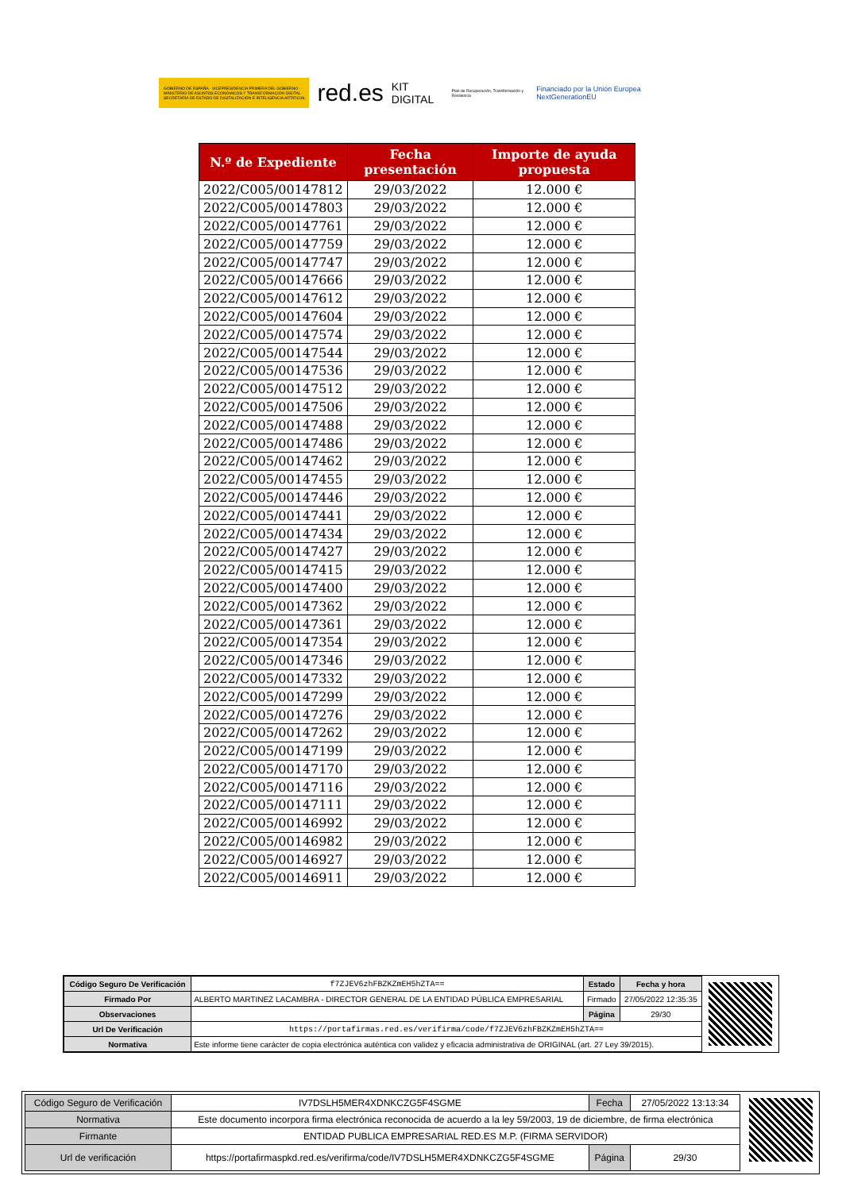GOBIERNO DE ESPAÑA · VICEPRESIDENCIA PRIMERA DEL GOBIERNO · MINISTERIO DE ASUNTOS ECONÓMICOS Y TRANSFORMACIÓN DIGITAL · SECRETARÍA DE ESTADO DE DIGITALIZACIÓN E INTELIGENCIA ARTIFICIAL
red.es KIT DIGITAL Plan de Recuperación, Transformación y Resiliencia Financiado por la Unión Europea NextGenerationEU
| N.º de Expediente | Fecha presentación | Importe de ayuda propuesta |
| --- | --- | --- |
| 2022/C005/00147812 | 29/03/2022 | 12.000 € |
| 2022/C005/00147803 | 29/03/2022 | 12.000 € |
| 2022/C005/00147761 | 29/03/2022 | 12.000 € |
| 2022/C005/00147759 | 29/03/2022 | 12.000 € |
| 2022/C005/00147747 | 29/03/2022 | 12.000 € |
| 2022/C005/00147666 | 29/03/2022 | 12.000 € |
| 2022/C005/00147612 | 29/03/2022 | 12.000 € |
| 2022/C005/00147604 | 29/03/2022 | 12.000 € |
| 2022/C005/00147574 | 29/03/2022 | 12.000 € |
| 2022/C005/00147544 | 29/03/2022 | 12.000 € |
| 2022/C005/00147536 | 29/03/2022 | 12.000 € |
| 2022/C005/00147512 | 29/03/2022 | 12.000 € |
| 2022/C005/00147506 | 29/03/2022 | 12.000 € |
| 2022/C005/00147488 | 29/03/2022 | 12.000 € |
| 2022/C005/00147486 | 29/03/2022 | 12.000 € |
| 2022/C005/00147462 | 29/03/2022 | 12.000 € |
| 2022/C005/00147455 | 29/03/2022 | 12.000 € |
| 2022/C005/00147446 | 29/03/2022 | 12.000 € |
| 2022/C005/00147441 | 29/03/2022 | 12.000 € |
| 2022/C005/00147434 | 29/03/2022 | 12.000 € |
| 2022/C005/00147427 | 29/03/2022 | 12.000 € |
| 2022/C005/00147415 | 29/03/2022 | 12.000 € |
| 2022/C005/00147400 | 29/03/2022 | 12.000 € |
| 2022/C005/00147362 | 29/03/2022 | 12.000 € |
| 2022/C005/00147361 | 29/03/2022 | 12.000 € |
| 2022/C005/00147354 | 29/03/2022 | 12.000 € |
| 2022/C005/00147346 | 29/03/2022 | 12.000 € |
| 2022/C005/00147332 | 29/03/2022 | 12.000 € |
| 2022/C005/00147299 | 29/03/2022 | 12.000 € |
| 2022/C005/00147276 | 29/03/2022 | 12.000 € |
| 2022/C005/00147262 | 29/03/2022 | 12.000 € |
| 2022/C005/00147199 | 29/03/2022 | 12.000 € |
| 2022/C005/00147170 | 29/03/2022 | 12.000 € |
| 2022/C005/00147116 | 29/03/2022 | 12.000 € |
| 2022/C005/00147111 | 29/03/2022 | 12.000 € |
| 2022/C005/00146992 | 29/03/2022 | 12.000 € |
| 2022/C005/00146982 | 29/03/2022 | 12.000 € |
| 2022/C005/00146927 | 29/03/2022 | 12.000 € |
| 2022/C005/00146911 | 29/03/2022 | 12.000 € |
| Código Seguro De Verificación | f7ZJEV6zhFBZKZmEH5hZTA== | Estado | Fecha y hora |
| Firmado Por | ALBERTO MARTINEZ LACAMBRA - DIRECTOR GENERAL DE LA ENTIDAD PÚBLICA EMPRESARIAL | Firmado | 27/05/2022 12:35:35 |
| Observaciones | | Página | 29/30 |
| Url De Verificación | https://portafirmas.red.es/verifirma/code/f7ZJEV6zhFBZKZmEH5hZTA== | | |
| Normativa | Este informe tiene carácter de copia electrónica auténtica con validez y eficacia administrativa de ORIGINAL (art. 27 Ley 39/2015). | | |
| Código Seguro de Verificación | IV7DSLH5MER4XDNKCZG5F4SGME | Fecha | 27/05/2022 13:13:34 |
| Normativa | Este documento incorpora firma electrónica reconocida de acuerdo a la ley 59/2003, 19 de diciembre, de firma electrónica | | |
| Firmante | ENTIDAD PUBLICA EMPRESARIAL RED.ES M.P. (FIRMA SERVIDOR) | | |
| Url de verificación | https://portafirmaspkd.red.es/verifirma/code/IV7DSLH5MER4XDNKCZG5F4SGME | Página | 29/30 |